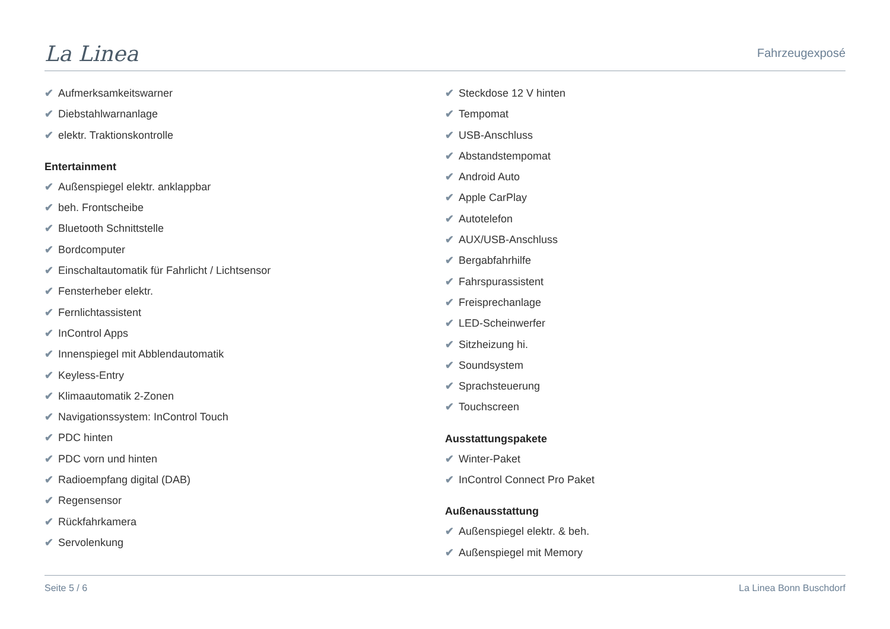La Linea
Fahrzeugexposé
✔ Aufmerksamkeitswarner
✔ Diebstahlwarnanlage
✔ elektr. Traktionskontrolle
Entertainment
✔ Außenspiegel elektr. anklappbar
✔ beh. Frontscheibe
✔ Bluetooth Schnittstelle
✔ Bordcomputer
✔ Einschaltautomatik für Fahrlicht / Lichtsensor
✔ Fensterheber elektr.
✔ Fernlichtassistent
✔ InControl Apps
✔ Innenspiegel mit Abblendautomatik
✔ Keyless-Entry
✔ Klimaautomatik 2-Zonen
✔ Navigationssystem: InControl Touch
✔ PDC hinten
✔ PDC vorn und hinten
✔ Radioempfang digital (DAB)
✔ Regensensor
✔ Rückfahrkamera
✔ Servolenkung
✔ Steckdose 12 V hinten
✔ Tempomat
✔ USB-Anschluss
✔ Abstandstempomat
✔ Android Auto
✔ Apple CarPlay
✔ Autotelefon
✔ AUX/USB-Anschluss
✔ Bergabfahrhilfe
✔ Fahrspurassistent
✔ Freisprechanlage
✔ LED-Scheinwerfer
✔ Sitzheizung hi.
✔ Soundsystem
✔ Sprachsteuerung
✔ Touchscreen
Ausstattungspakete
✔ Winter-Paket
✔ InControl Connect Pro Paket
Außenausstattung
✔ Außenspiegel elektr. & beh.
✔ Außenspiegel mit Memory
Seite 5 / 6 La Linea Bonn Buschdorf